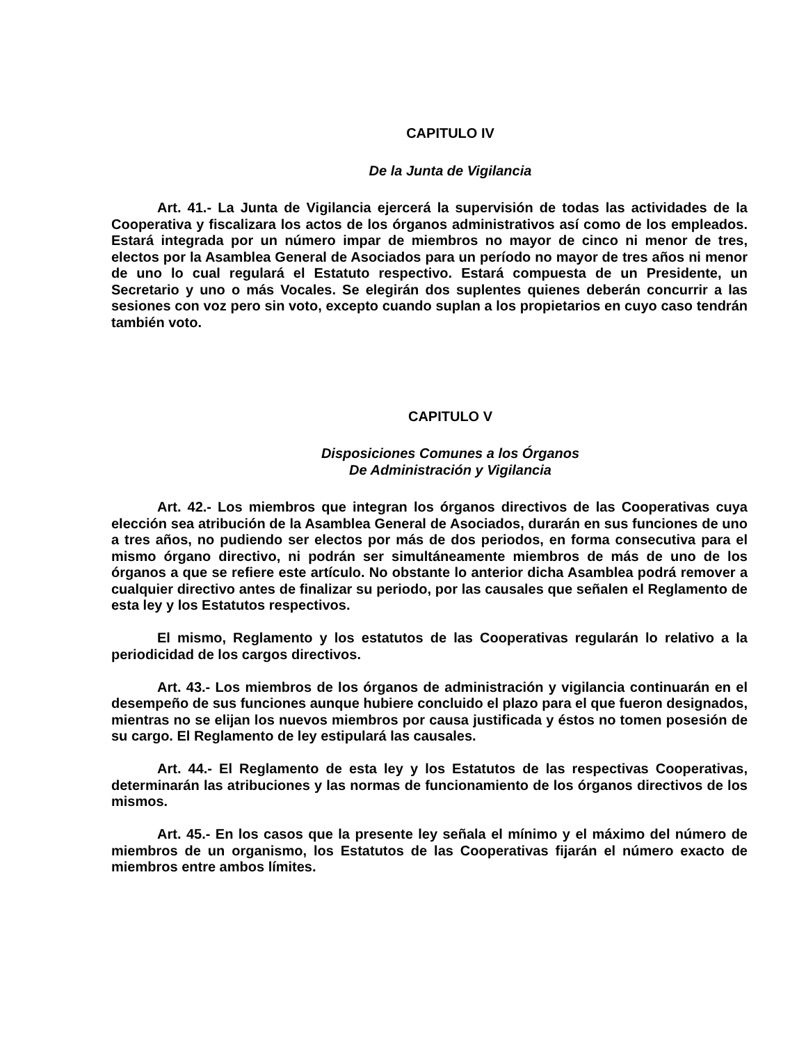CAPITULO IV
De la Junta de Vigilancia
Art. 41.- La Junta de Vigilancia ejercerá la supervisión de todas las actividades de la Cooperativa y fiscalizara los actos de los órganos administrativos así como de los empleados. Estará integrada por un número impar de miembros no mayor de cinco ni menor de tres, electos por la Asamblea General de Asociados para un período no mayor de tres años ni menor de uno lo cual regulará el Estatuto respectivo. Estará compuesta de un Presidente, un Secretario y uno o más Vocales. Se elegirán dos suplentes quienes deberán concurrir a las sesiones con voz pero sin voto, excepto cuando suplan a los propietarios en cuyo caso tendrán también voto.
CAPITULO V
Disposiciones Comunes a los Órganos
De Administración y Vigilancia
Art. 42.- Los miembros que integran los órganos directivos de las Cooperativas cuya elección sea atribución de la Asamblea General de Asociados, durarán en sus funciones de uno a tres años, no pudiendo ser electos por más de dos periodos, en forma consecutiva para el mismo órgano directivo, ni podrán ser simultáneamente miembros de más de uno de los órganos a que se refiere este artículo. No obstante lo anterior dicha Asamblea podrá remover a cualquier directivo antes de finalizar su periodo, por las causales que señalen el Reglamento de esta ley y los Estatutos respectivos.
El mismo, Reglamento y los estatutos de las Cooperativas regularán lo relativo a la periodicidad de los cargos directivos.
Art. 43.- Los miembros de los órganos de administración y vigilancia continuarán en el desempeño de sus funciones aunque hubiere concluido el plazo para el que fueron designados, mientras no se elijan los nuevos miembros por causa justificada y éstos no tomen posesión de su cargo. El Reglamento de ley estipulará las causales.
Art. 44.- El Reglamento de esta ley y los Estatutos de las respectivas Cooperativas, determinarán las atribuciones y las normas de funcionamiento de los órganos directivos de los mismos.
Art. 45.- En los casos que la presente ley señala el mínimo y el máximo del número de miembros de un organismo, los Estatutos de las Cooperativas fijarán el número exacto de miembros entre ambos límites.